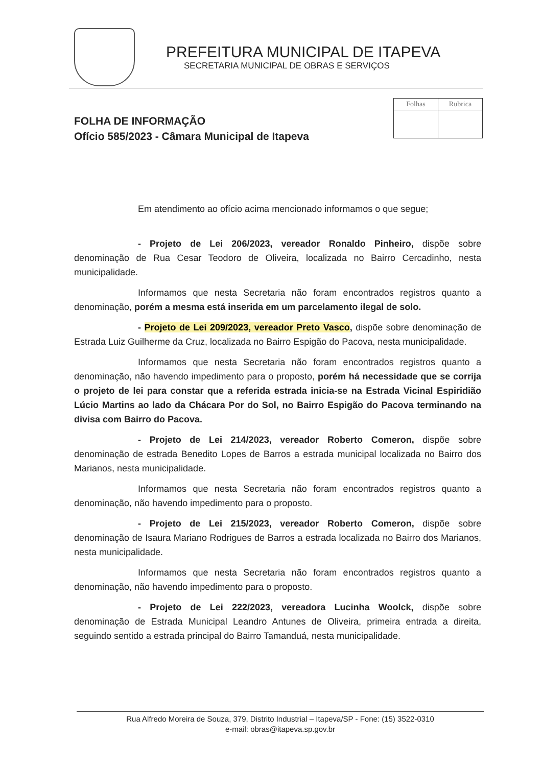PREFEITURA MUNICIPAL DE ITAPEVA
SECRETARIA MUNICIPAL DE OBRAS E SERVIÇOS
| Folhas | Rubrica |
FOLHA DE INFORMAÇÃO
Ofício 585/2023 - Câmara Municipal de Itapeva
Em atendimento ao ofício acima mencionado informamos o que segue;
- Projeto de Lei 206/2023, vereador Ronaldo Pinheiro, dispõe sobre denominação de Rua Cesar Teodoro de Oliveira, localizada no Bairro Cercadinho, nesta municipalidade.
Informamos que nesta Secretaria não foram encontrados registros quanto a denominação, porém a mesma está inserida em um parcelamento ilegal de solo.
- Projeto de Lei 209/2023, vereador Preto Vasco, dispõe sobre denominação de Estrada Luiz Guilherme da Cruz, localizada no Bairro Espigão do Pacova, nesta municipalidade.
Informamos que nesta Secretaria não foram encontrados registros quanto a denominação, não havendo impedimento para o proposto, porém há necessidade que se corrija o projeto de lei para constar que a referida estrada inicia-se na Estrada Vicinal Espiridião Lúcio Martins ao lado da Chácara Por do Sol, no Bairro Espigão do Pacova terminando na divisa com Bairro do Pacova.
- Projeto de Lei 214/2023, vereador Roberto Comeron, dispõe sobre denominação de estrada Benedito Lopes de Barros a estrada municipal localizada no Bairro dos Marianos, nesta municipalidade.
Informamos que nesta Secretaria não foram encontrados registros quanto a denominação, não havendo impedimento para o proposto.
- Projeto de Lei 215/2023, vereador Roberto Comeron, dispõe sobre denominação de Isaura Mariano Rodrigues de Barros a estrada localizada no Bairro dos Marianos, nesta municipalidade.
Informamos que nesta Secretaria não foram encontrados registros quanto a denominação, não havendo impedimento para o proposto.
- Projeto de Lei 222/2023, vereadora Lucinha Woolck, dispõe sobre denominação de Estrada Municipal Leandro Antunes de Oliveira, primeira entrada a direita, seguindo sentido a estrada principal do Bairro Tamanduá, nesta municipalidade.
Rua Alfredo Moreira de Souza, 379, Distrito Industrial – Itapeva/SP - Fone: (15) 3522-0310
e-mail: obras@itapeva.sp.gov.br